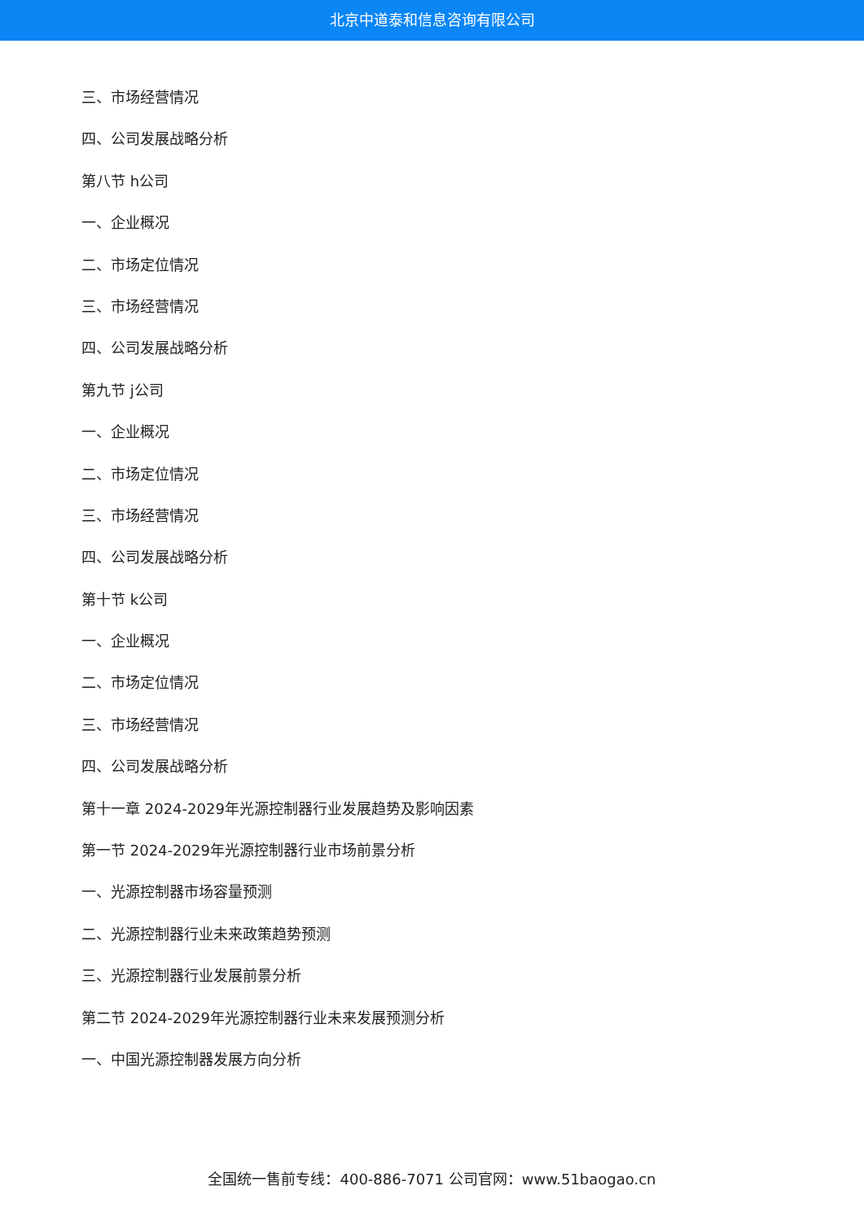北京中道泰和信息咨询有限公司
三、市场经营情况
四、公司发展战略分析
第八节 h公司
一、企业概况
二、市场定位情况
三、市场经营情况
四、公司发展战略分析
第九节 j公司
一、企业概况
二、市场定位情况
三、市场经营情况
四、公司发展战略分析
第十节 k公司
一、企业概况
二、市场定位情况
三、市场经营情况
四、公司发展战略分析
第十一章 2024-2029年光源控制器行业发展趋势及影响因素
第一节 2024-2029年光源控制器行业市场前景分析
一、光源控制器市场容量预测
二、光源控制器行业未来政策趋势预测
三、光源控制器行业发展前景分析
第二节 2024-2029年光源控制器行业未来发展预测分析
一、中国光源控制器发展方向分析
全国统一售前专线：400-886-7071 公司官网：www.51baogao.cn